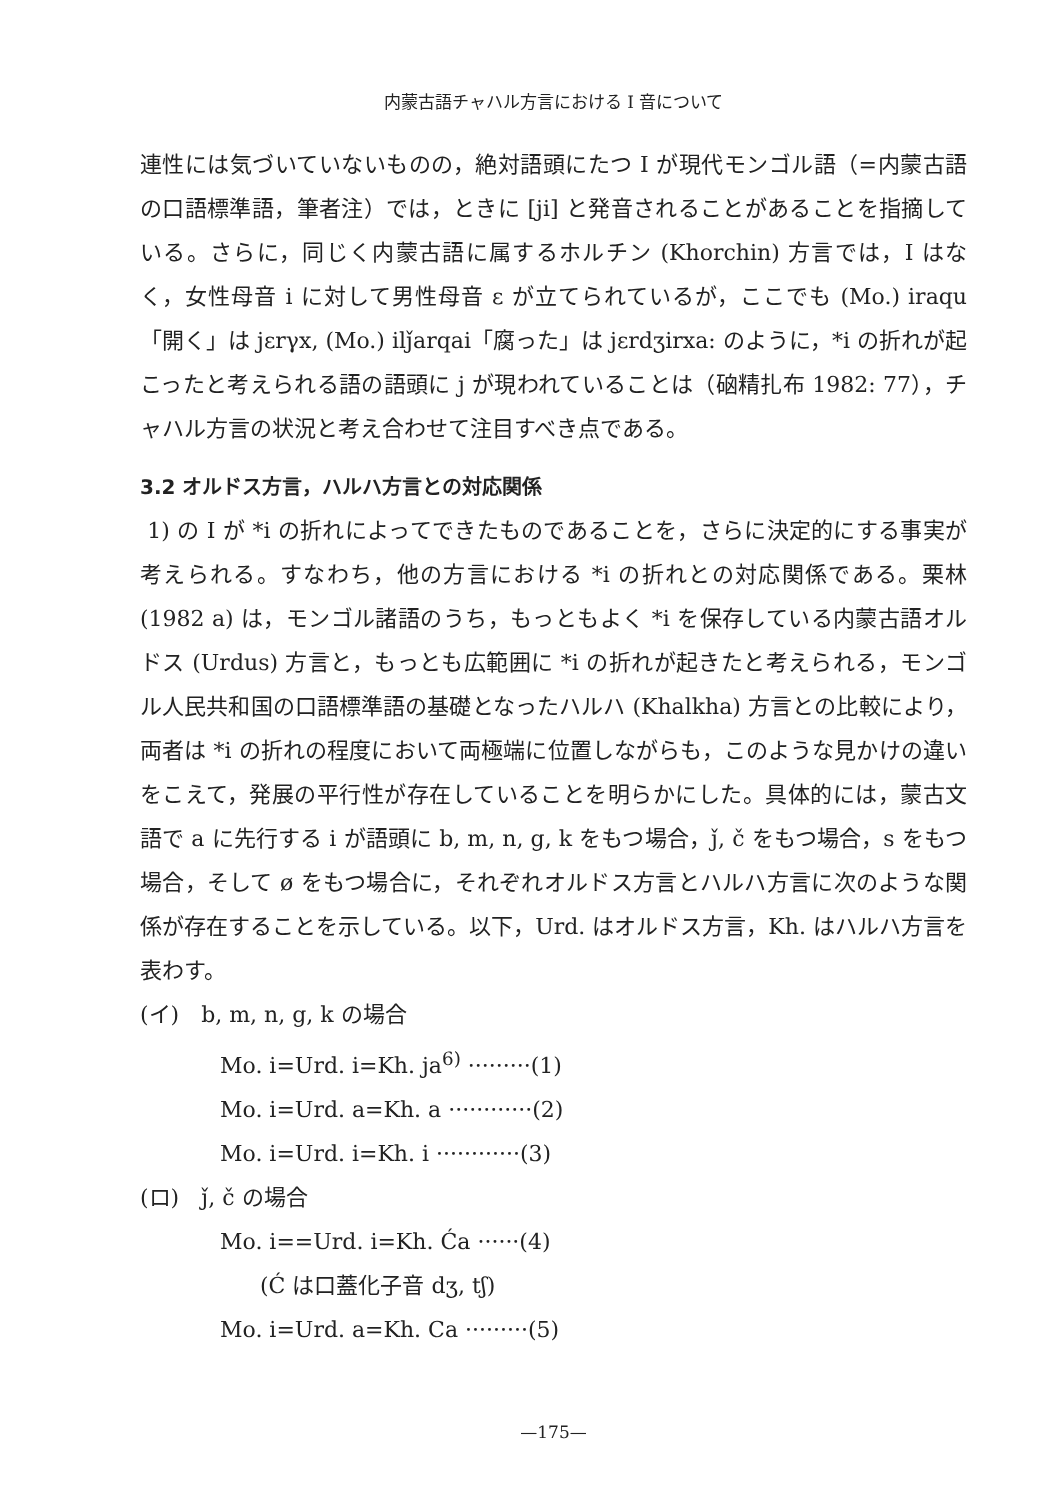内蒙古語チャハル方言における I 音について
連性には気づいていないものの，絶対語頭にたつ I が現代モンゴル語（=内蒙古語の口語標準語，筆者注）では，ときに [ji] と発音されることがあることを指摘している。さらに，同じく内蒙古語に属するホルチン (Khorchin) 方言では，I はなく，女性母音 i に対して男性母音 ε が立てられているが，ここでも (Mo.) iraqu「開く」は jεrγx, (Mo.) ilǰarqai「腐った」は jεrdʒirxa: のように，*i の折れが起こったと考えられる語の語頭に j が現われていることは（硇精扎布 1982: 77），チャハル方言の状況と考え合わせて注目すべき点である。
3.2 オルドス方言，ハルハ方言との対応関係
1) の I が *i の折れによってできたものであることを，さらに決定的にする事実が考えられる。すなわち，他の方言における *i の折れとの対応関係である。栗林 (1982 a) は，モンゴル諸語のうち，もっともよく *i を保存している内蒙古語オルドス (Urdus) 方言と，もっとも広範囲に *i の折れが起きたと考えられる，モンゴル人民共和国の口語標準語の基礎となったハルハ (Khalkha) 方言との比較により，両者は *i の折れの程度において両極端に位置しながらも，このような見かけの違いをこえて，発展の平行性が存在していることを明らかにした。具体的には，蒙古文語で a に先行する i が語頭に b, m, n, g, k をもつ場合，ǰ, č をもつ場合，s をもつ場合，そして ø をもつ場合に，それぞれオルドス方言とハルハ方言に次のような関係が存在することを示している。以下，Urd. はオルドス方言，Kh. はハルハ方言を表わす。
(イ)　b, m, n, g, k の場合
Mo. i=Urd. i=Kh. ja<sup>6)</sup> ·········(1)
Mo. i=Urd. a=Kh. a ············(2)
Mo. i=Urd. i=Kh. i ············(3)
(ロ)　ǰ, č の場合
Mo. i==Urd. i=Kh. Ća ······(4)
(Ć は口蓋化子音 dʒ, tʃ)
Mo. i=Urd. a=Kh. Ca ·········(5)
—175—